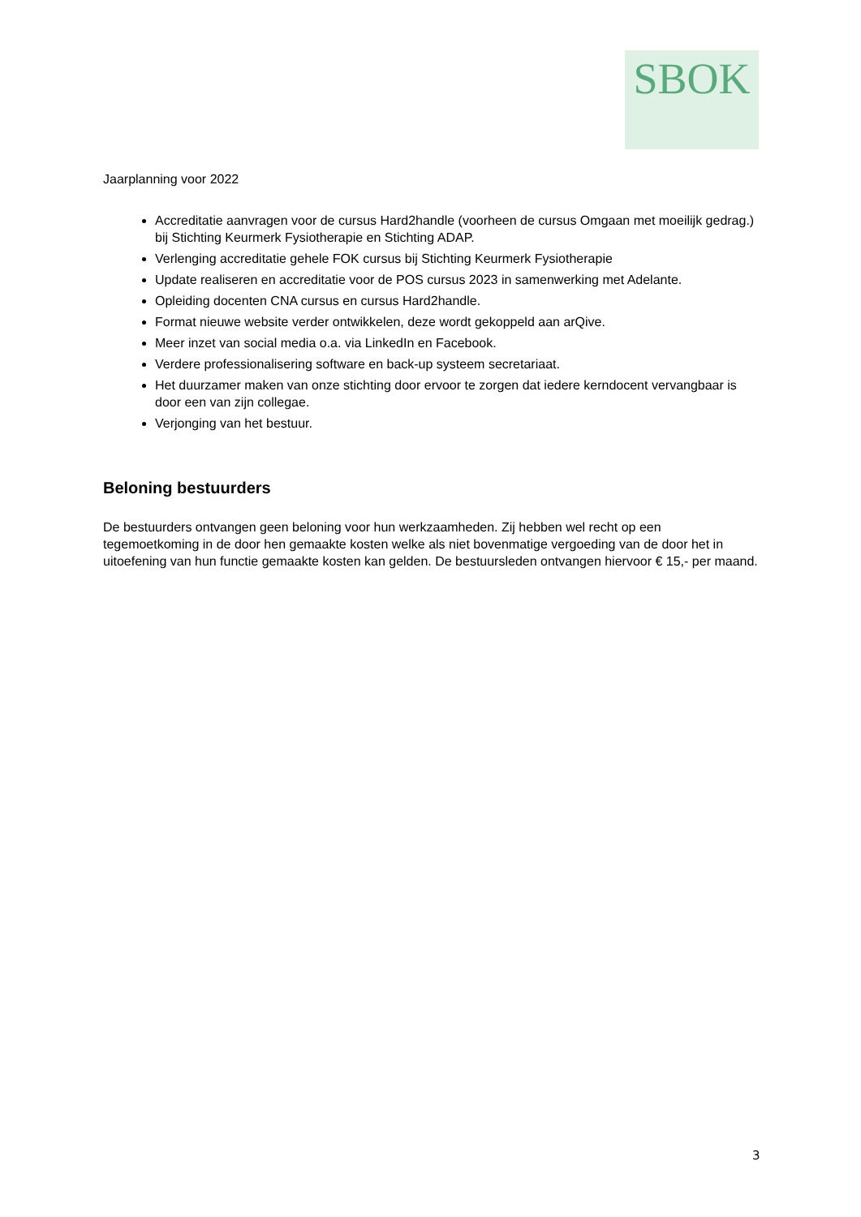SBOK
Jaarplanning voor 2022
Accreditatie aanvragen voor de cursus Hard2handle (voorheen de cursus Omgaan met moeilijk gedrag.) bij Stichting Keurmerk Fysiotherapie en Stichting ADAP.
Verlenging accreditatie gehele FOK cursus bij Stichting Keurmerk Fysiotherapie
Update realiseren en accreditatie voor de POS cursus 2023 in samenwerking met Adelante.
Opleiding docenten CNA cursus en cursus Hard2handle.
Format nieuwe website verder ontwikkelen, deze wordt gekoppeld aan arQive.
Meer inzet van social media o.a. via LinkedIn en Facebook.
Verdere professionalisering software en back-up systeem secretariaat.
Het duurzamer maken van onze stichting door ervoor te zorgen dat iedere kerndocent vervangbaar is door een van zijn collegae.
Verjonging van het bestuur.
Beloning bestuurders
De bestuurders ontvangen geen beloning voor hun werkzaamheden. Zij hebben wel recht op een tegemoetkoming in de door hen gemaakte kosten welke als niet bovenmatige vergoeding van de door het in uitoefening van hun functie gemaakte kosten kan gelden. De bestuursleden ontvangen hiervoor € 15,- per maand.
3